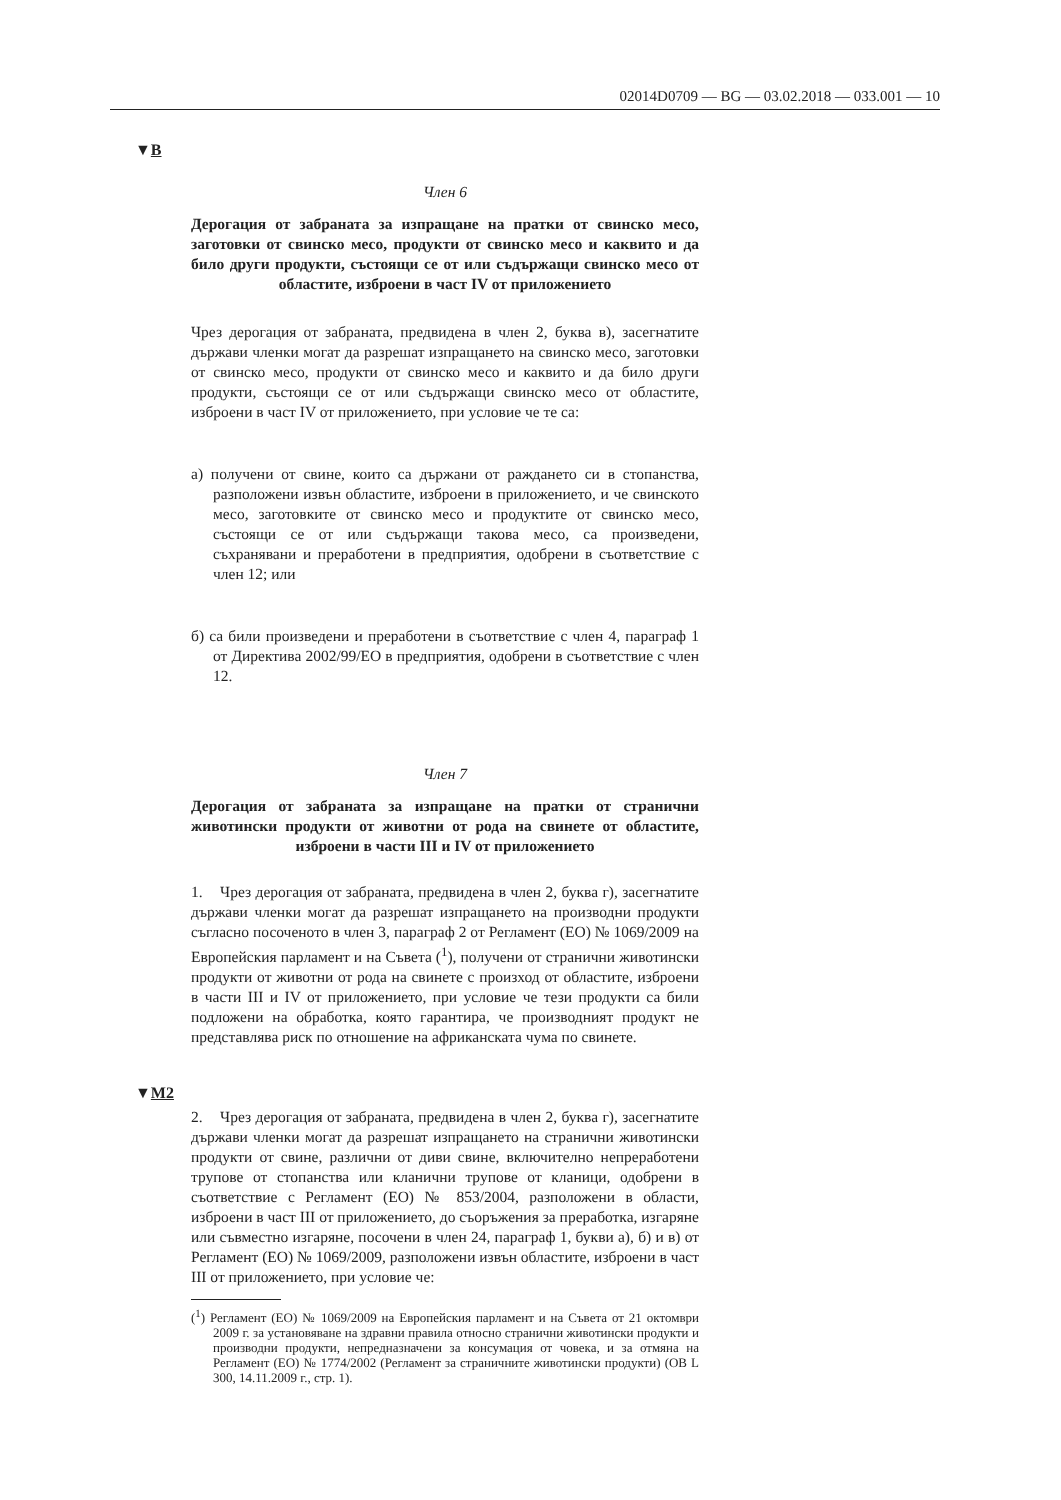02014D0709 — BG — 03.02.2018 — 033.001 — 10
▼B
Член 6
Дерогация от забраната за изпращане на пратки от свинско месо, заготовки от свинско месо, продукти от свинско месо и каквито и да било други продукти, състоящи се от или съдържащи свинско месо от областите, изброени в част IV от приложението
Чрез дерогация от забраната, предвидена в член 2, буква в), засегнатите държави членки могат да разрешат изпращането на свинско месо, заготовки от свинско месо, продукти от свинско месо и каквито и да било други продукти, състоящи се от или съдържащи свинско месо от областите, изброени в част IV от приложението, при условие че те са:
а) получени от свине, които са държани от раждането си в стопанства, разположени извън областите, изброени в приложението, и че свинското месо, заготовките от свинско месо и продуктите от свинско месо, състоящи се от или съдържащи такова месо, са произведени, съхранявани и преработени в предприятия, одобрени в съответствие с член 12; или
б) са били произведени и преработени в съответствие с член 4, параграф 1 от Директива 2002/99/ЕО в предприятия, одобрени в съответствие с член 12.
Член 7
Дерогация от забраната за изпращане на пратки от странични животински продукти от животни от рода на свинете от областите, изброени в части III и IV от приложението
1. Чрез дерогация от забраната, предвидена в член 2, буква г), засегнатите държави членки могат да разрешат изпращането на производни продукти съгласно посоченото в член 3, параграф 2 от Регламент (ЕО) № 1069/2009 на Европейския парламент и на Съвета (<sup>1</sup>), получени от странични животински продукти от животни от рода на свинете с произход от областите, изброени в части III и IV от приложението, при условие че тези продукти са били подложени на обработка, която гарантира, че производният продукт не представлява риск по отношение на африканската чума по свинете.
▼M2
2. Чрез дерогация от забраната, предвидена в член 2, буква г), засегнатите държави членки могат да разрешат изпращането на странични животински продукти от свине, различни от диви свине, включително непреработени трупове от стопанства или кланични трупове от кланици, одобрени в съответствие с Регламент (ЕО) № 853/2004, разположени в области, изброени в част III от приложението, до съоръжения за преработка, изгаряне или съвместно изгаряне, посочени в член 24, параграф 1, букви а), б) и в) от Регламент (ЕО) № 1069/2009, разположени извън областите, изброени в част III от приложението, при условие че:
(<sup>1</sup>) Регламент (ЕО) № 1069/2009 на Европейския парламент и на Съвета от 21 октомври 2009 г. за установяване на здравни правила относно странични животински продукти и производни продукти, непредназначени за консумация от човека, и за отмяна на Регламент (ЕО) № 1774/2002 (Регламент за страничните животински продукти) (ОВ L 300, 14.11.2009 г., стр. 1).